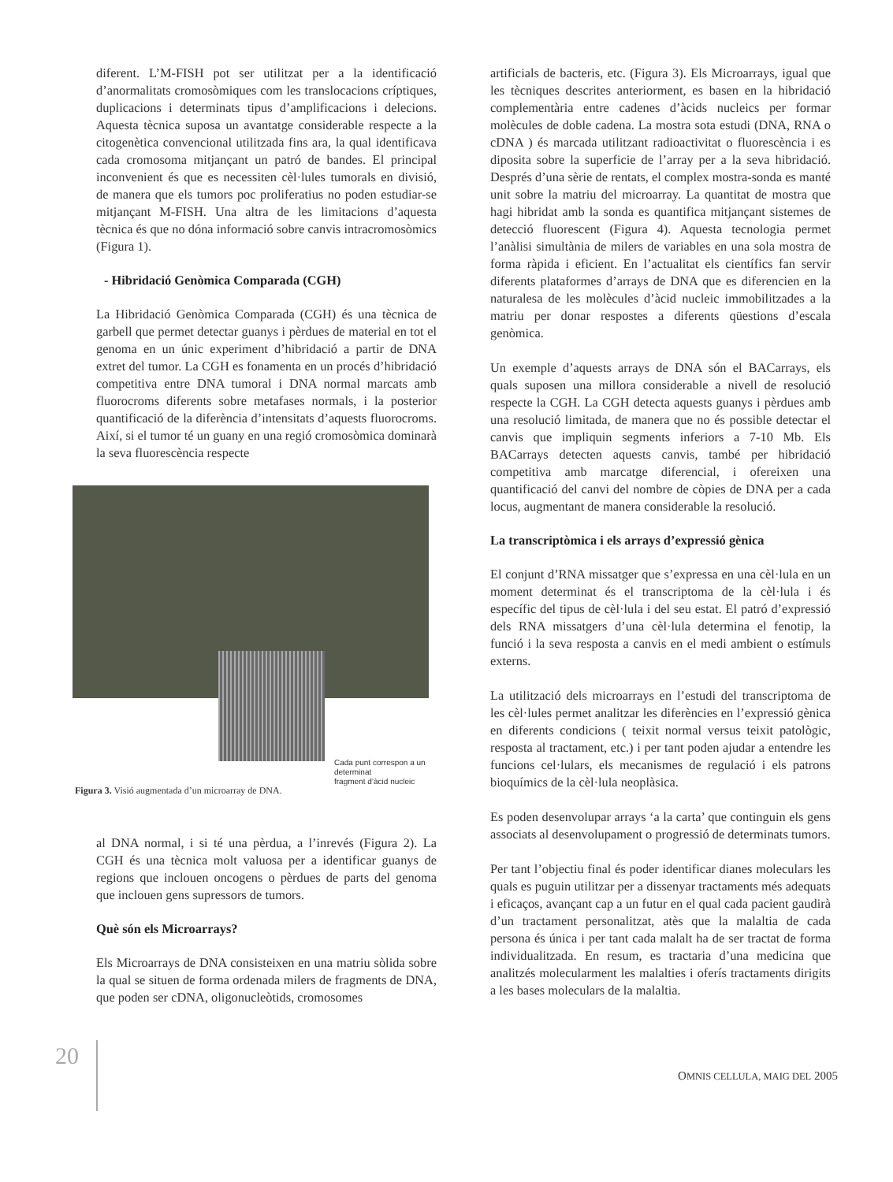diferent. L’M-FISH pot ser utilitzat per a la identificació d’anormalitats cromosòmiques com les translocacions críptiques, duplicacions i determinats tipus d’amplificacions i delecions. Aquesta tècnica suposa un avantatge considerable respecte a la citogenètica convencional utilitzada fins ara, la qual identificava cada cromosoma mitjançant un patró de bandes. El principal inconvenient és que es necessiten cèl·lules tumorals en divisió, de manera que els tumors poc proliferatius no poden estudiar-se mitjançant M-FISH. Una altra de les limitacions d’aquesta tècnica és que no dóna informació sobre canvis intracromosòmics (Figura 1).
- Hibridació Genòmica Comparada (CGH)
La Hibridació Genòmica Comparada (CGH) és una tècnica de garbell que permet detectar guanys i pèrdues de material en tot el genoma en un únic experiment d’hibridació a partir de DNA extret del tumor. La CGH es fonamenta en un procés d’hibridació competitiva entre DNA tumoral i DNA normal marcats amb fluorocroms diferents sobre metafases normals, i la posterior quantificació de la diferència d’intensitats d’aquests fluorocroms. Així, si el tumor té un guany en una regió cromosòmica dominarà la seva fluorescència respecte
Cada punt correspon a un determinat
fragment d’àcid nucleic
Figura 3. Visió augmentada d’un microarray de DNA.
al DNA normal, i si té una pèrdua, a l’inrevés (Figura 2). La CGH és una tècnica molt valuosa per a identificar guanys de regions que inclouen oncogens o pèrdues de parts del genoma que inclouen gens supressors de tumors.
Què són els Microarrays?
Els Microarrays de DNA consisteixen en una matriu sòlida sobre la qual se situen de forma ordenada milers de fragments de DNA, que poden ser cDNA, oligonucleòtids, cromosomes
artificials de bacteris, etc. (Figura 3). Els Microarrays, igual que les tècniques descrites anteriorment, es basen en la hibridació complementària entre cadenes d’àcids nucleics per formar molècules de doble cadena. La mostra sota estudi (DNA, RNA o cDNA ) és marcada utilitzant radioactivitat o fluorescència i es diposita sobre la superficie de l’array per a la seva hibridació. Després d’una sèrie de rentats, el complex mostra-sonda es manté unit sobre la matriu del microarray. La quantitat de mostra que hagi hibridat amb la sonda es quantifica mitjançant sistemes de detecció fluorescent (Figura 4). Aquesta tecnologia permet l’anàlisi simultània de milers de variables en una sola mostra de forma ràpida i eficient. En l’actualitat els científics fan servir diferents plataformes d’arrays de DNA que es diferencien en la naturalesa de les molècules d’àcid nucleic immobilitzades a la matriu per donar respostes a diferents qüestions d’escala genòmica.
Un exemple d’aquests arrays de DNA són el BACarrays, els quals suposen una millora considerable a nivell de resolució respecte la CGH. La CGH detecta aquests guanys i pèrdues amb una resolució limitada, de manera que no és possible detectar el canvis que impliquin segments inferiors a 7-10 Mb. Els BACarrays detecten aquests canvis, també per hibridació competitiva amb marcatge diferencial, i ofereixen una quantificació del canvi del nombre de còpies de DNA per a cada locus, augmentant de manera considerable la resolució.
La transcriptòmica i els arrays d’expressió gènica
El conjunt d’RNA missatger que s’expressa en una cèl·lula en un moment determinat és el transcriptoma de la cèl·lula i és específic del tipus de cèl·lula i del seu estat. El patró d’expressió dels RNA missatgers d’una cèl·lula determina el fenotip, la funció i la seva resposta a canvis en el medi ambient o estímuls externs.
La utilització dels microarrays en l’estudi del transcriptoma de les cèl·lules permet analitzar les diferències en l’expressió gènica en diferents condicions ( teixit normal versus teixit patològic, resposta al tractament, etc.) i per tant poden ajudar a entendre les funcions cel·lulars, els mecanismes de regulació i els patrons bioquímics de la cèl·lula neoplàsica.
Es poden desenvolupar arrays ‘a la carta’ que continguin els gens associats al desenvolupament o progressió de determinats tumors.
Per tant l’objectiu final és poder identificar dianes moleculars les quals es puguin utilitzar per a dissenyar tractaments més adequats i eficaços, avançant cap a un futur en el qual cada pacient gaudirà d’un tractament personalitzat, atès que la malaltia de cada persona és única i per tant cada malalt ha de ser tractat de forma individualitzada. En resum, es tractaria d’una medicina que analitzés molecularment les malalties i oferís tractaments dirigits a les bases moleculars de la malaltia.
20
OMNIS CELLULA, MAIG DEL 2005